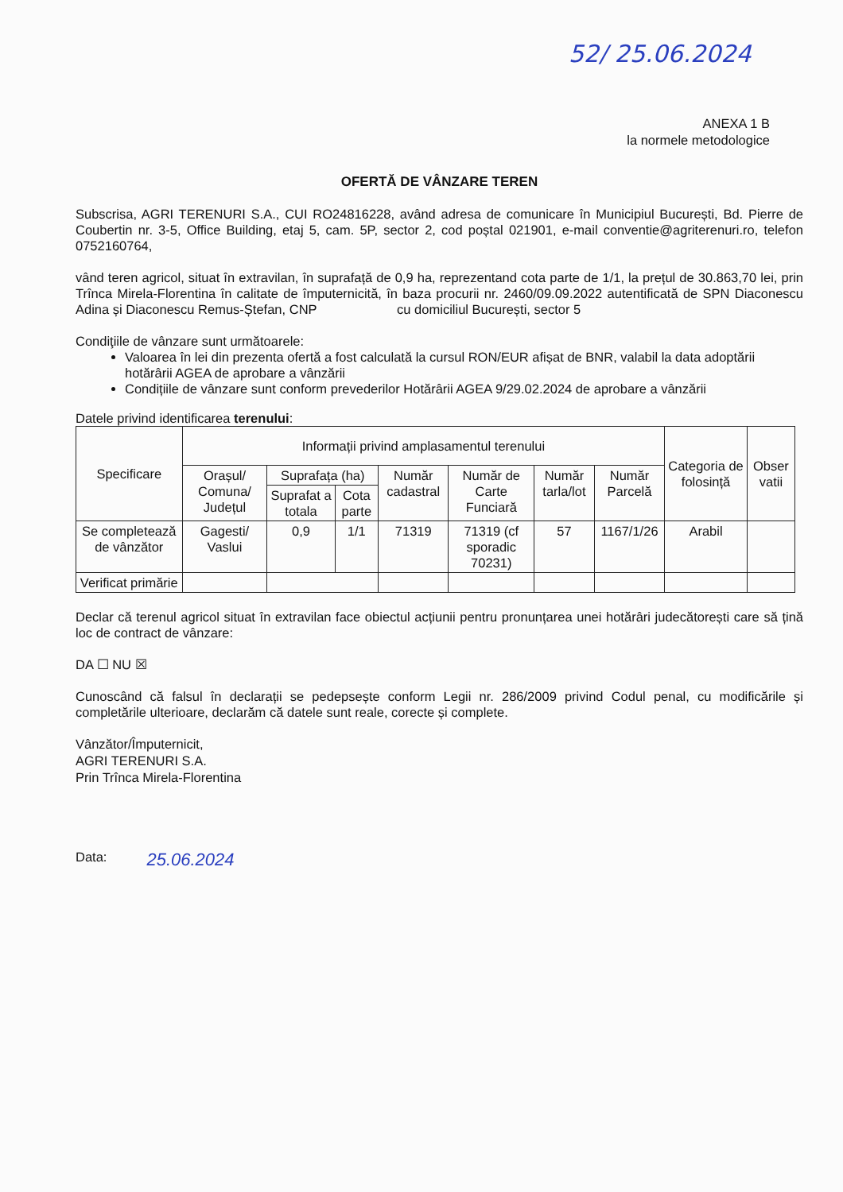52/ 25.06.2024
ANEXA 1 B
la normele metodologice
OFERTĂ DE VÂNZARE TEREN
Subscrisa, AGRI TERENURI S.A., CUI RO24816228, având adresa de comunicare în Municipiul București, Bd. Pierre de Coubertin nr. 3-5, Office Building, etaj 5, cam. 5P, sector 2, cod poștal 021901, e-mail conventie@agriterenuri.ro, telefon 0752160764,
vând teren agricol, situat în extravilan, în suprafață de 0,9 ha, reprezentand cota parte de 1/1, la prețul de 30.863,70 lei, prin Trînca Mirela-Florentina în calitate de împuternicită, în baza procurii nr. 2460/09.09.2022 autentificată de SPN Diaconescu Adina și Diaconescu Remus-Ștefan, CNP cu domiciliul București, sector 5
Condiţiile de vânzare sunt următoarele:
Valoarea în lei din prezenta ofertă a fost calculată la cursul RON/EUR afișat de BNR, valabil la data adoptării hotărârii AGEA de aprobare a vânzării
Condițiile de vânzare sunt conform prevederilor Hotărârii AGEA 9/29.02.2024 de aprobare a vânzării
Datele privind identificarea terenului:
| Specificare | Informații privind amplasamentul terenului | | | | | | | Categoria de folosință | Obser vatii |
| --- | --- | --- | --- | --- | --- | --- | --- | --- | --- |
| | Orașul/ Comuna/ Județul | Suprafața (ha) | | Număr cadastral | Număr de Carte Funciară | Număr tarla/lot | Număr Parcelă | | |
| | | Suprafat a totala | Cota parte | | | | | | |
| Se completează de vânzător | Gagesti/ Vaslui | 0,9 | 1/1 | 71319 | 71319 (cf sporadic 70231) | 57 | 1167/1/26 | Arabil | |
| Verificat primărie | | | | | | | | | |
Declar că terenul agricol situat în extravilan face obiectul acțiunii pentru pronunțarea unei hotărâri judecătorești care să țină loc de contract de vânzare:
DA ☐ NU ☒
Cunoscând că falsul în declarații se pedepsește conform Legii nr. 286/2009 privind Codul penal, cu modificările și completările ulterioare, declarăm că datele sunt reale, corecte și complete.
Vânzător/Împuternicit,
AGRI TERENURI S.A.
Prin Trînca Mirela-Florentina
Data: 25.06.2024